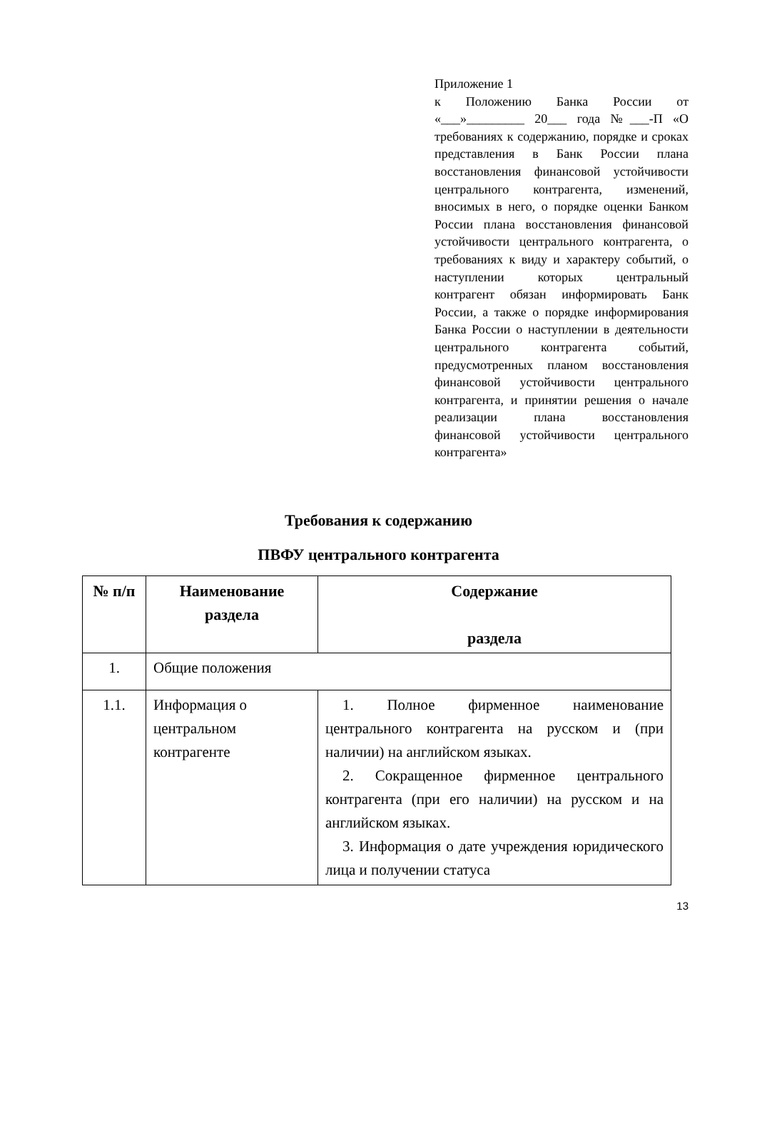Приложение 1
к Положению Банка России от «___»_________ 20_​__ года №___-П «О требованиях к содержанию, порядке и сроках представления в Банк России плана восстановления финансовой устойчивости центрального контрагента, изменений, вносимых в него, о порядке оценки Банком России плана восстановления финансовой устойчивости центрального контрагента, о требованиях к виду и характеру событий, о наступлении которых центральный контрагент обязан информировать Банк России, а также о порядке информирования Банка России о наступлении в деятельности центрального контрагента событий, предусмотренных планом восстановления финансовой устойчивости центрального контрагента, и принятии решения о начале реализации плана восстановления финансовой устойчивости центрального контрагента»
Требования к содержанию
ПВФУ центрального контрагента
| № п/п | Наименование раздела | Содержание раздела |
| --- | --- | --- |
| 1. | Общие положения | |
| 1.1. | Информация о центральном контрагенте | 1. Полное фирменное наименование центрального контрагента на русском и (при наличии) на английском языках. 2. Сокращенное фирменное центрального контрагента (при его наличии) на русском и на английском языках. 3. Информация о дате учреждения юридического лица и получении статуса |
13